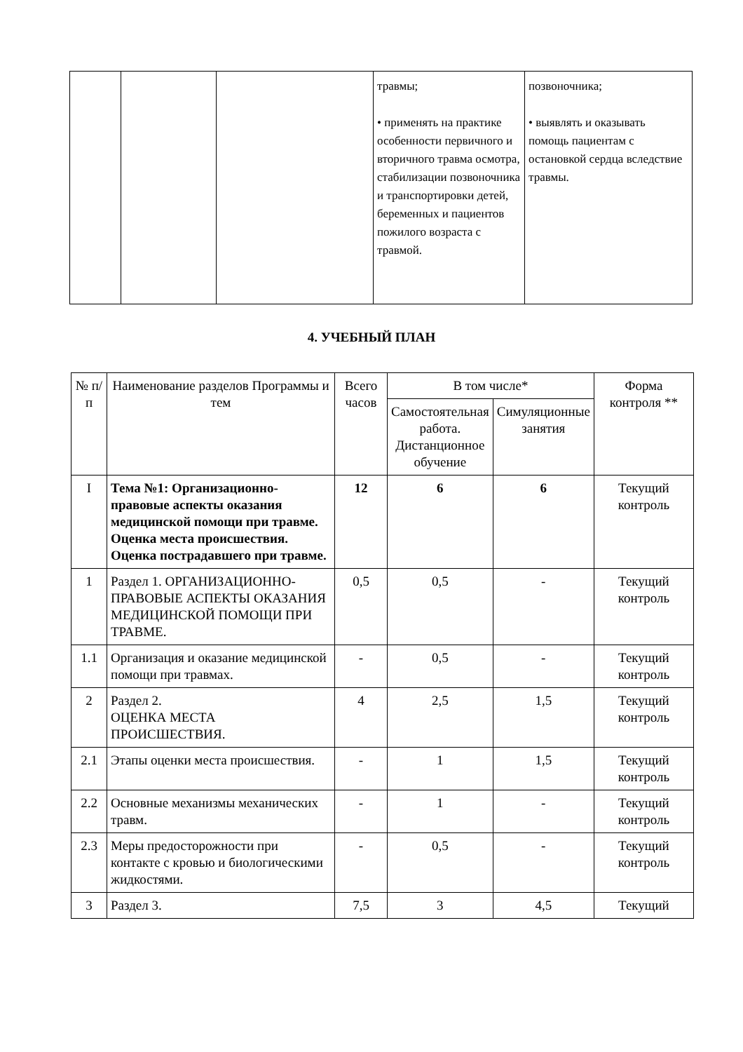| | | | травмы; • применять на практике особенности первичного и вторичного травма осмотра, стабилизации позвоночника и транспортировки детей, беременных и пациентов пожилого возраста с травмой. | позвоночника; • выявлять и оказывать помощь пациентам с остановкой сердца вследствие травмы. |
4. УЧЕБНЫЙ ПЛАН
| № п/п | Наименование разделов Программы и тем | Всего часов | В том числе* | | Форма контроля ** |
| --- | --- | --- | --- | --- | --- |
| | | | Самостоятельная работа. Дистанционное обучение | Симуляционные занятия | |
| I | Тема №1: Организационно-правовые аспекты оказания медицинской помощи при травме. Оценка места происшествия. Оценка пострадавшего при травме. | 12 | 6 | 6 | Текущий контроль |
| 1 | Раздел 1. ОРГАНИЗАЦИОННО-ПРАВОВЫЕ АСПЕКТЫ ОКАЗАНИЯ МЕДИЦИНСКОЙ ПОМОЩИ ПРИ ТРАВМЕ. | 0,5 | 0,5 | - | Текущий контроль |
| 1.1 | Организация и оказание медицинской помощи при травмах. | - | 0,5 | - | Текущий контроль |
| 2 | Раздел 2. ОЦЕНКА МЕСТА ПРОИСШЕСТВИЯ. | 4 | 2,5 | 1,5 | Текущий контроль |
| 2.1 | Этапы оценки места происшествия. | - | 1 | 1,5 | Текущий контроль |
| 2.2 | Основные механизмы механических травм. | - | 1 | - | Текущий контроль |
| 2.3 | Меры предосторожности при контакте с кровью и биологическими жидкостями. | - | 0,5 | - | Текущий контроль |
| 3 | Раздел 3. | 7,5 | 3 | 4,5 | Текущий |